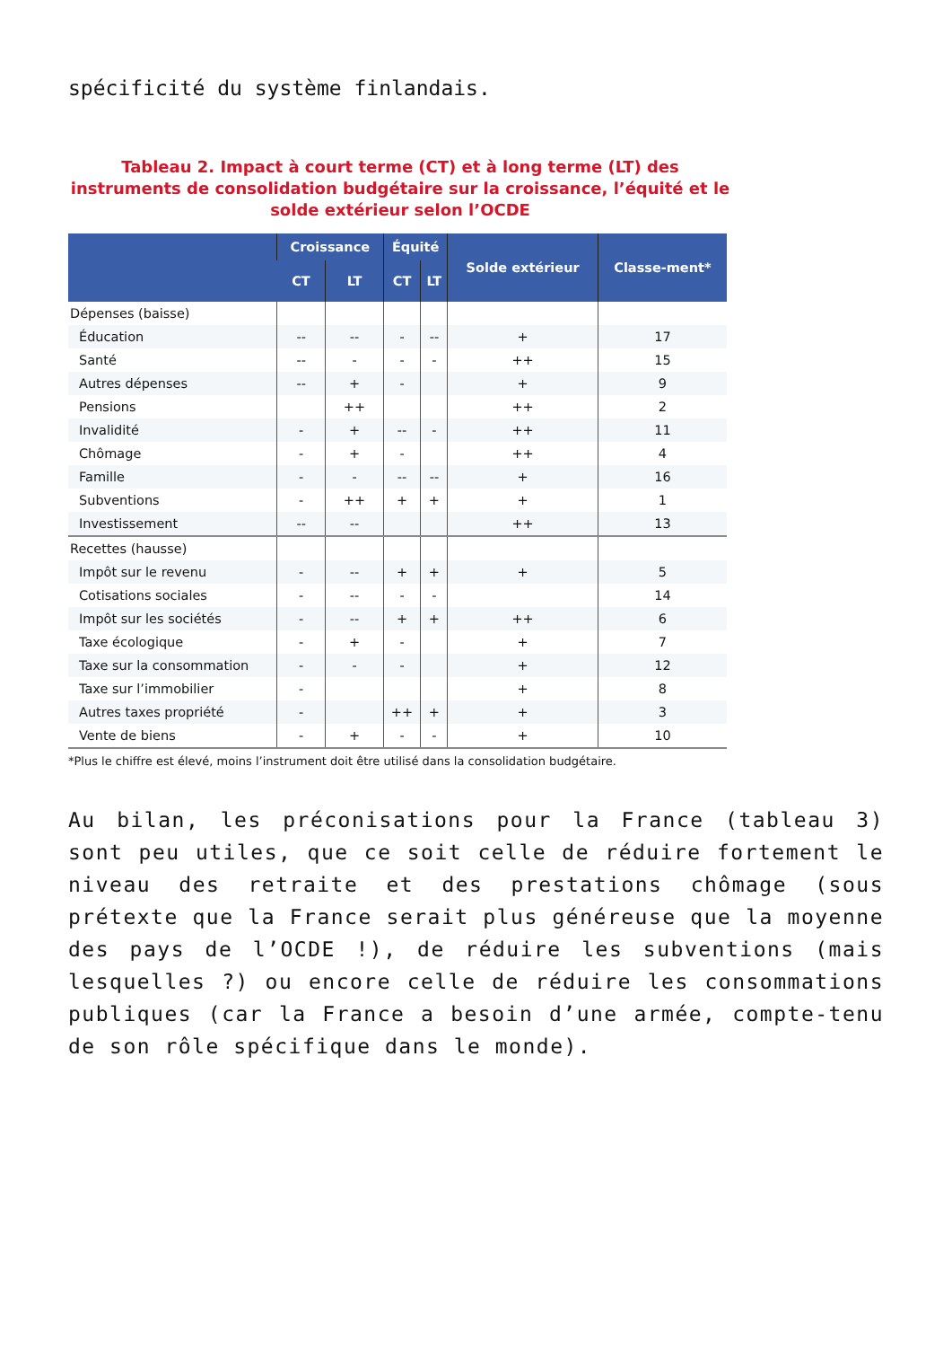spécificité du système finlandais.
Tableau 2. Impact à court terme (CT) et à long terme (LT) des instruments de consolidation budgétaire sur la croissance, l’équité et le solde extérieur selon l’OCDE
| | Croissance | | Équité | | Solde extérieur | Classe-ment* |
| --- | --- | --- | --- | --- | --- | --- |
| | CT | LT | CT | LT | | |
| Dépenses (baisse) | | | | | | |
| Éducation | -- | -- | - | -- | + | 17 |
| Santé | -- | - | - | - | ++ | 15 |
| Autres dépenses | -- | + | - | | + | 9 |
| Pensions | | ++ | | | ++ | 2 |
| Invalidité | - | + | -- | - | ++ | 11 |
| Chômage | - | + | - | | ++ | 4 |
| Famille | - | - | -- | -- | + | 16 |
| Subventions | - | ++ | + | + | + | 1 |
| Investissement | -- | -- | | | ++ | 13 |
| Recettes (hausse) | | | | | | |
| Impôt sur le revenu | - | -- | + | + | + | 5 |
| Cotisations sociales | - | -- | - | - | | 14 |
| Impôt sur les sociétés | - | -- | + | + | ++ | 6 |
| Taxe écologique | - | + | - | | + | 7 |
| Taxe sur la consommation | - | - | - | | + | 12 |
| Taxe sur l’immobilier | - | | | | + | 8 |
| Autres taxes propriété | - | | ++ | + | + | 3 |
| Vente de biens | - | + | - | - | + | 10 |
*Plus le chiffre est élevé, moins l’instrument doit être utilisé dans la consolidation budgétaire.
Au bilan, les préconisations pour la France (tableau 3) sont peu utiles, que ce soit celle de réduire fortement le niveau des retraite et des prestations chômage (sous prétexte que la France serait plus généreuse que la moyenne des pays de l’OCDE !), de réduire les subventions (mais lesquelles ?) ou encore celle de réduire les consommations publiques (car la France a besoin d’une armée, compte-tenu de son rôle spécifique dans le monde).